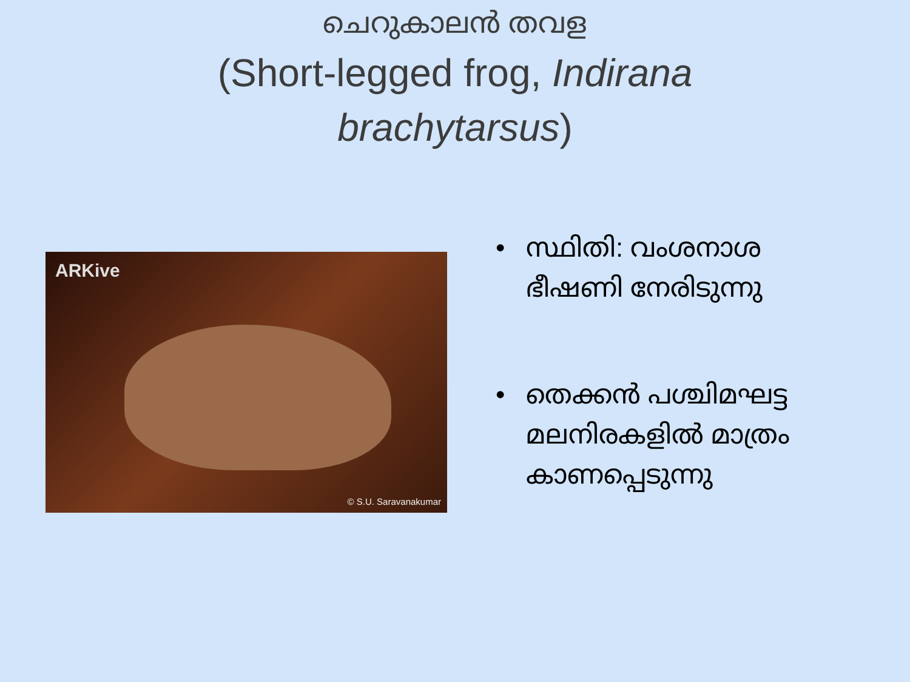ചെറുകാലൻ തവള
(Short-legged frog, Indirana brachytarsus)
ARKive
© S.U. Saravanakumar
• സ്ഥിതി: വംശനാശ ഭീഷണി നേരിടുന്നു
• തെക്കൻ പശ്ചിമഘട്ട മലനിരകളിൽ മാത്രം കാണപ്പെടുന്നു